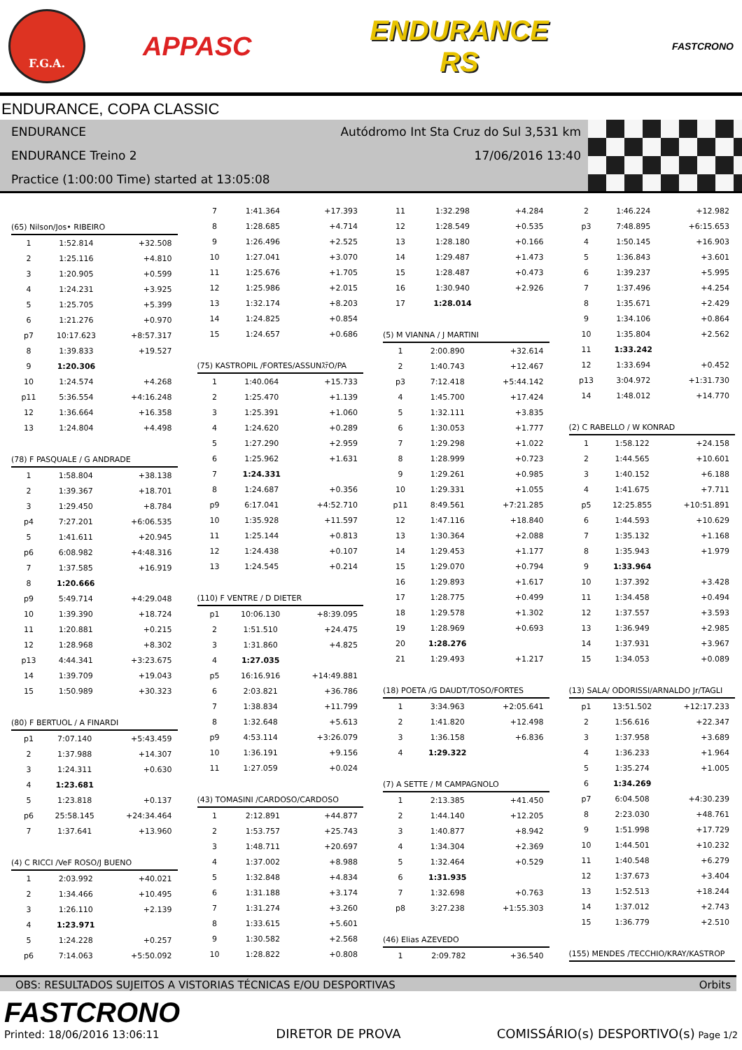F.G.A.
APPASC
ENDURANCE
RS
FASTCRONO
ENDURANCE, COPA CLASSIC
ENDURANCE Autódromo Int Sta Cruz do Sul 3,531 km
ENDURANCE Treino 2 17/06/2016 13:40
Practice (1:00:00 Time) started at 13:05:08
(65) Nilson/Jos• RIBEIRO
| 1 | 1:52.814 | +32.508 |
| 2 | 1:25.116 | +4.810 |
| 3 | 1:20.905 | +0.599 |
| 4 | 1:24.231 | +3.925 |
| 5 | 1:25.705 | +5.399 |
| 6 | 1:21.276 | +0.970 |
| p7 | 10:17.623 | +8:57.317 |
| 8 | 1:39.833 | +19.527 |
| 9 | 1:20.306 | |
| 10 | 1:24.574 | +4.268 |
| p11 | 5:36.554 | +4:16.248 |
| 12 | 1:36.664 | +16.358 |
| 13 | 1:24.804 | +4.498 |
(78) F PASQUALE / G ANDRADE
| 1 | 1:58.804 | +38.138 |
| 2 | 1:39.367 | +18.701 |
| 3 | 1:29.450 | +8.784 |
| p4 | 7:27.201 | +6:06.535 |
| 5 | 1:41.611 | +20.945 |
| p6 | 6:08.982 | +4:48.316 |
| 7 | 1:37.585 | +16.919 |
| 8 | 1:20.666 | |
| p9 | 5:49.714 | +4:29.048 |
| 10 | 1:39.390 | +18.724 |
| 11 | 1:20.881 | +0.215 |
| 12 | 1:28.968 | +8.302 |
| p13 | 4:44.341 | +3:23.675 |
| 14 | 1:39.709 | +19.043 |
| 15 | 1:50.989 | +30.323 |
(80) F BERTUOL / A FINARDI
| p1 | 7:07.140 | +5:43.459 |
| 2 | 1:37.988 | +14.307 |
| 3 | 1:24.311 | +0.630 |
| 4 | 1:23.681 | |
| 5 | 1:23.818 | +0.137 |
| p6 | 25:58.145 | +24:34.464 |
| 7 | 1:37.641 | +13.960 |
(4) C RICCI /VeF ROSO/J BUENO
| 1 | 2:03.992 | +40.021 |
| 2 | 1:34.466 | +10.495 |
| 3 | 1:26.110 | +2.139 |
| 4 | 1:23.971 | |
| 5 | 1:24.228 | +0.257 |
| p6 | 7:14.063 | +5:50.092 |
| 7 | 1:41.364 | +17.393 |
| 8 | 1:28.685 | +4.714 |
| 9 | 1:26.496 | +2.525 |
| 10 | 1:27.041 | +3.070 |
| 11 | 1:25.676 | +1.705 |
| 12 | 1:25.986 | +2.015 |
| 13 | 1:32.174 | +8.203 |
| 14 | 1:24.825 | +0.854 |
| 15 | 1:24.657 | +0.686 |
(75) KASTROPIL /FORTES/ASSUNｽﾃO/PA
| 1 | 1:40.064 | +15.733 |
| 2 | 1:25.470 | +1.139 |
| 3 | 1:25.391 | +1.060 |
| 4 | 1:24.620 | +0.289 |
| 5 | 1:27.290 | +2.959 |
| 6 | 1:25.962 | +1.631 |
| 7 | 1:24.331 | |
| 8 | 1:24.687 | +0.356 |
| p9 | 6:17.041 | +4:52.710 |
| 10 | 1:35.928 | +11.597 |
| 11 | 1:25.144 | +0.813 |
| 12 | 1:24.438 | +0.107 |
| 13 | 1:24.545 | +0.214 |
(110) F VENTRE / D DIETER
| p1 | 10:06.130 | +8:39.095 |
| 2 | 1:51.510 | +24.475 |
| 3 | 1:31.860 | +4.825 |
| 4 | 1:27.035 | |
| p5 | 16:16.916 | +14:49.881 |
| 6 | 2:03.821 | +36.786 |
| 7 | 1:38.834 | +11.799 |
| 8 | 1:32.648 | +5.613 |
| p9 | 4:53.114 | +3:26.079 |
| 10 | 1:36.191 | +9.156 |
| 11 | 1:27.059 | +0.024 |
(43) TOMASINI /CARDOSO/CARDOSO
| 1 | 2:12.891 | +44.877 |
| 2 | 1:53.757 | +25.743 |
| 3 | 1:48.711 | +20.697 |
| 4 | 1:37.002 | +8.988 |
| 5 | 1:32.848 | +4.834 |
| 6 | 1:31.188 | +3.174 |
| 7 | 1:31.274 | +3.260 |
| 8 | 1:33.615 | +5.601 |
| 9 | 1:30.582 | +2.568 |
| 10 | 1:28.822 | +0.808 |
| 11 | 1:32.298 | +4.284 |
| 12 | 1:28.549 | +0.535 |
| 13 | 1:28.180 | +0.166 |
| 14 | 1:29.487 | +1.473 |
| 15 | 1:28.487 | +0.473 |
| 16 | 1:30.940 | +2.926 |
| 17 | 1:28.014 | |
(5) M VIANNA / J MARTINI
| 1 | 2:00.890 | +32.614 |
| 2 | 1:40.743 | +12.467 |
| p3 | 7:12.418 | +5:44.142 |
| 4 | 1:45.700 | +17.424 |
| 5 | 1:32.111 | +3.835 |
| 6 | 1:30.053 | +1.777 |
| 7 | 1:29.298 | +1.022 |
| 8 | 1:28.999 | +0.723 |
| 9 | 1:29.261 | +0.985 |
| 10 | 1:29.331 | +1.055 |
| p11 | 8:49.561 | +7:21.285 |
| 12 | 1:47.116 | +18.840 |
| 13 | 1:30.364 | +2.088 |
| 14 | 1:29.453 | +1.177 |
| 15 | 1:29.070 | +0.794 |
| 16 | 1:29.893 | +1.617 |
| 17 | 1:28.775 | +0.499 |
| 18 | 1:29.578 | +1.302 |
| 19 | 1:28.969 | +0.693 |
| 20 | 1:28.276 | |
| 21 | 1:29.493 | +1.217 |
(18) POETA /G DAUDT/TOSO/FORTES
| 1 | 3:34.963 | +2:05.641 |
| 2 | 1:41.820 | +12.498 |
| 3 | 1:36.158 | +6.836 |
| 4 | 1:29.322 | |
(7) A SETTE / M CAMPAGNOLO
| 1 | 2:13.385 | +41.450 |
| 2 | 1:44.140 | +12.205 |
| 3 | 1:40.877 | +8.942 |
| 4 | 1:34.304 | +2.369 |
| 5 | 1:32.464 | +0.529 |
| 6 | 1:31.935 | |
| 7 | 1:32.698 | +0.763 |
| p8 | 3:27.238 | +1:55.303 |
(46) Elias AZEVEDO
| 1 | 2:09.782 | +36.540 |
| 2 | 1:46.224 | +12.982 |
| p3 | 7:48.895 | +6:15.653 |
| 4 | 1:50.145 | +16.903 |
| 5 | 1:36.843 | +3.601 |
| 6 | 1:39.237 | +5.995 |
| 7 | 1:37.496 | +4.254 |
| 8 | 1:35.671 | +2.429 |
| 9 | 1:34.106 | +0.864 |
| 10 | 1:35.804 | +2.562 |
| 11 | 1:33.242 | |
| 12 | 1:33.694 | +0.452 |
| p13 | 3:04.972 | +1:31.730 |
| 14 | 1:48.012 | +14.770 |
(2) C RABELLO / W KONRAD
| 1 | 1:58.122 | +24.158 |
| 2 | 1:44.565 | +10.601 |
| 3 | 1:40.152 | +6.188 |
| 4 | 1:41.675 | +7.711 |
| p5 | 12:25.855 | +10:51.891 |
| 6 | 1:44.593 | +10.629 |
| 7 | 1:35.132 | +1.168 |
| 8 | 1:35.943 | +1.979 |
| 9 | 1:33.964 | |
| 10 | 1:37.392 | +3.428 |
| 11 | 1:34.458 | +0.494 |
| 12 | 1:37.557 | +3.593 |
| 13 | 1:36.949 | +2.985 |
| 14 | 1:37.931 | +3.967 |
| 15 | 1:34.053 | +0.089 |
(13) SALA/ ODORISSI/ARNALDO Jr/TAGLI
| p1 | 13:51.502 | +12:17.233 |
| 2 | 1:56.616 | +22.347 |
| 3 | 1:37.958 | +3.689 |
| 4 | 1:36.233 | +1.964 |
| 5 | 1:35.274 | +1.005 |
| 6 | 1:34.269 | |
| p7 | 6:04.508 | +4:30.239 |
| 8 | 2:23.030 | +48.761 |
| 9 | 1:51.998 | +17.729 |
| 10 | 1:44.501 | +10.232 |
| 11 | 1:40.548 | +6.279 |
| 12 | 1:37.673 | +3.404 |
| 13 | 1:52.513 | +18.244 |
| 14 | 1:37.012 | +2.743 |
| 15 | 1:36.779 | +2.510 |
(155) MENDES /TECCHIO/KRAY/KASTROP
OBS: RESULTADOS SUJEITOS A VISTORIAS TÉCNICAS E/OU DESPORTIVAS Orbits
FASTCRONO
Printed: 18/06/2016 13:06:11
DIRETOR DE PROVA
COMISSÁRIO(s) DESPORTIVO(s) Page 1/2